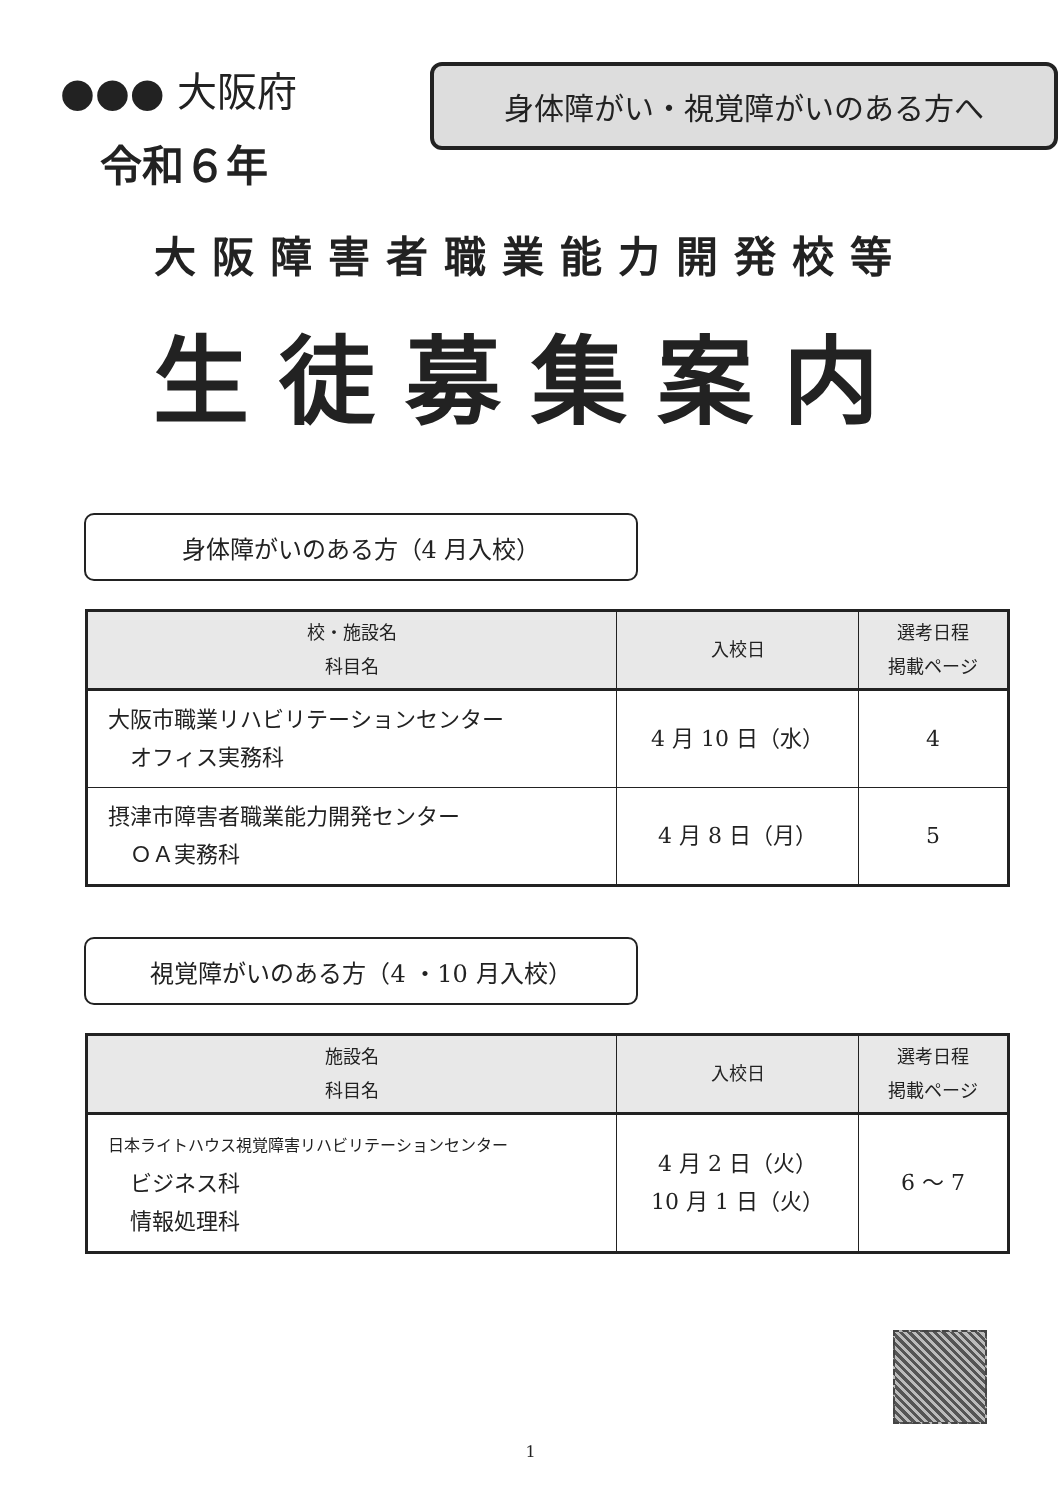●●● 大阪府
令和６年
身体障がい・視覚障がいのある方へ
大阪障害者職業能力開発校等
生徒募集案内
身体障がいのある方（4 月入校）
| 校・施設名 科目名 | 入校日 | 選考日程 掲載ページ |
| --- | --- | --- |
| 大阪市職業リハビリテーションセンター オフィス実務科 | 4 月 10 日（水） | 4 |
| 摂津市障害者職業能力開発センター ＯＡ実務科 | 4 月 8 日（月） | 5 |
視覚障がいのある方（4 ・10 月入校）
| 施設名 科目名 | 入校日 | 選考日程 掲載ページ |
| --- | --- | --- |
| 日本ライトハウス視覚障害リハビリテーションセンター ビジネス科 情報処理科 | 4 月 2 日（火） 10 月 1 日（火） | 6 ～ 7 |
1